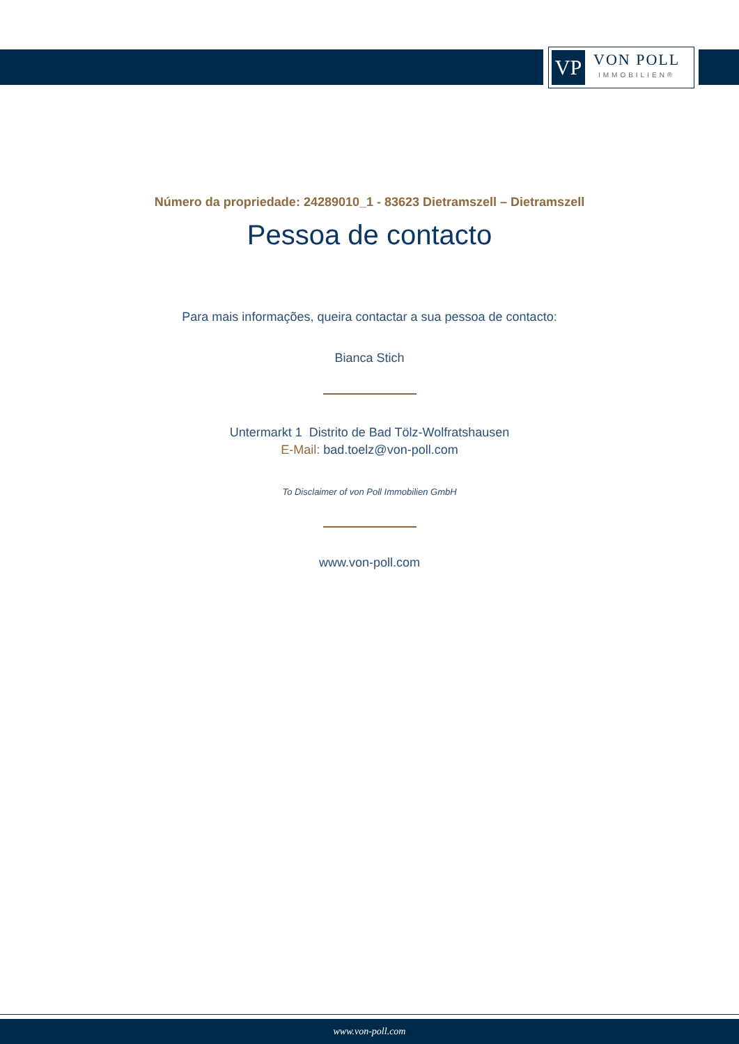VP
VON POLL
IMMOBILIEN®
Número da propriedade: 24289010_1 - 83623 Dietramszell – Dietramszell
Pessoa de contacto
Para mais informações, queira contactar a sua pessoa de contacto:
Bianca Stich
Untermarkt 1 Distrito de Bad Tölz-Wolfratshausen
E-Mail: bad.toelz@von-poll.com
To Disclaimer of von Poll Immobilien GmbH
www.von-poll.com
www.von-poll.com